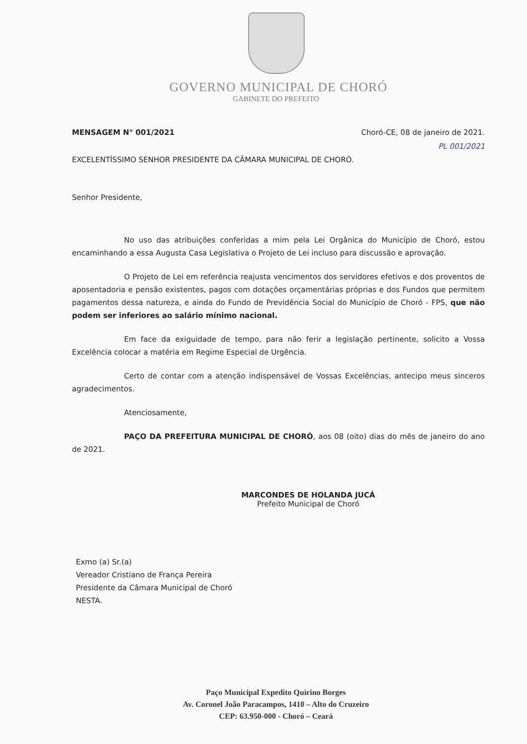GOVERNO MUNICIPAL DE CHORÓ
GABINETE DO PREFEITO
MENSAGEM N° 001/2021 Choró-CE, 08 de janeiro de 2021.
PL 001/2021
EXCELENTÍSSIMO SENHOR PRESIDENTE DA CÂMARA MUNICIPAL DE CHORÓ.
Senhor Presidente,
No uso das atribuições conferidas a mim pela Lei Orgânica do Município de Choró, estou encaminhando a essa Augusta Casa Legislativa o Projeto de Lei incluso para discussão e aprovação.
O Projeto de Lei em referência reajusta vencimentos dos servidores efetivos e dos proventos de aposentadoria e pensão existentes, pagos com dotações orçamentárias próprias e dos Fundos que permitem pagamentos dessa natureza, e ainda do Fundo de Previdência Social do Município de Choró - FPS, que não podem ser inferiores ao salário mínimo nacional.
Em face da exiguidade de tempo, para não ferir a legislação pertinente, solicito a Vossa Excelência colocar a matéria em Regime Especial de Urgência.
Certo de contar com a atenção indispensável de Vossas Excelências, antecipo meus sinceros agradecimentos.
Atenciosamente,
PAÇO DA PREFEITURA MUNICIPAL DE CHORÓ, aos 08 (oito) dias do mês de janeiro do ano de 2021.
MARCONDES DE HOLANDA JUCÁ
Prefeito Municipal de Choró
Exmo (a) Sr.(a)
Vereador Cristiano de França Pereira
Presidente da Câmara Municipal de Choró
NESTA.
Paço Municipal Expedito Quirino Borges
Av. Coronel João Paracampos, 1410 – Alto do Cruzeiro
CEP: 63.950-000 - Choró – Ceará